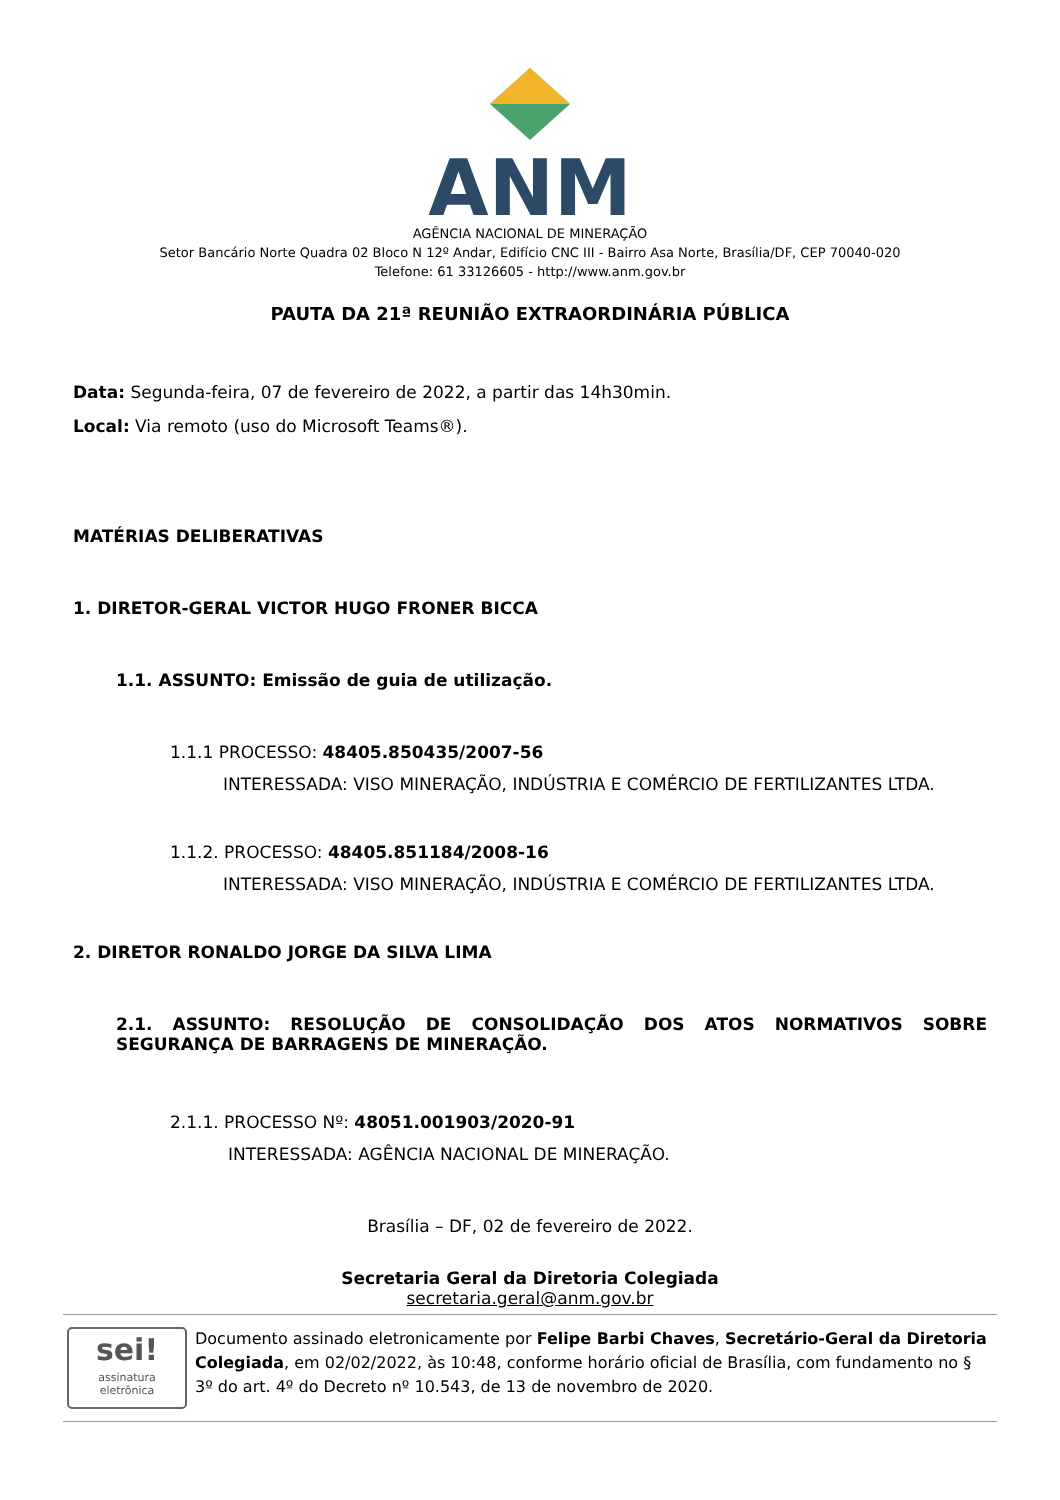ANM
AGÊNCIA NACIONAL DE MINERAÇÃO
Setor Bancário Norte Quadra 02 Bloco N 12º Andar, Edifício CNC III - Bairro Asa Norte, Brasília/DF, CEP 70040-020
Telefone: 61 33126605 - http://www.anm.gov.br
PAUTA DA 21ª REUNIÃO EXTRAORDINÁRIA PÚBLICA
Data: Segunda-feira, 07 de fevereiro de 2022, a partir das 14h30min.
Local: Via remoto (uso do Microsoft Teams®).
MATÉRIAS DELIBERATIVAS
1. DIRETOR-GERAL VICTOR HUGO FRONER BICCA
1.1. ASSUNTO: Emissão de guia de utilização.
1.1.1 PROCESSO: 48405.850435/2007-56
INTERESSADA: VISO MINERAÇÃO, INDÚSTRIA E COMÉRCIO DE FERTILIZANTES LTDA.
1.1.2. PROCESSO: 48405.851184/2008-16
INTERESSADA: VISO MINERAÇÃO, INDÚSTRIA E COMÉRCIO DE FERTILIZANTES LTDA.
2. DIRETOR RONALDO JORGE DA SILVA LIMA
2.1. ASSUNTO: RESOLUÇÃO DE CONSOLIDAÇÃO DOS ATOS NORMATIVOS SOBRE SEGURANÇA DE BARRAGENS DE MINERAÇÃO.
2.1.1. PROCESSO Nº: 48051.001903/2020-91
INTERESSADA: AGÊNCIA NACIONAL DE MINERAÇÃO.
Brasília – DF, 02 de fevereiro de 2022.
Secretaria Geral da Diretoria Colegiada
secretaria.geral@anm.gov.br
sei!
assinatura
eletrônica
Documento assinado eletronicamente por Felipe Barbi Chaves, Secretário-Geral da Diretoria Colegiada, em 02/02/2022, às 10:48, conforme horário oficial de Brasília, com fundamento no § 3º do art. 4º do Decreto nº 10.543, de 13 de novembro de 2020.